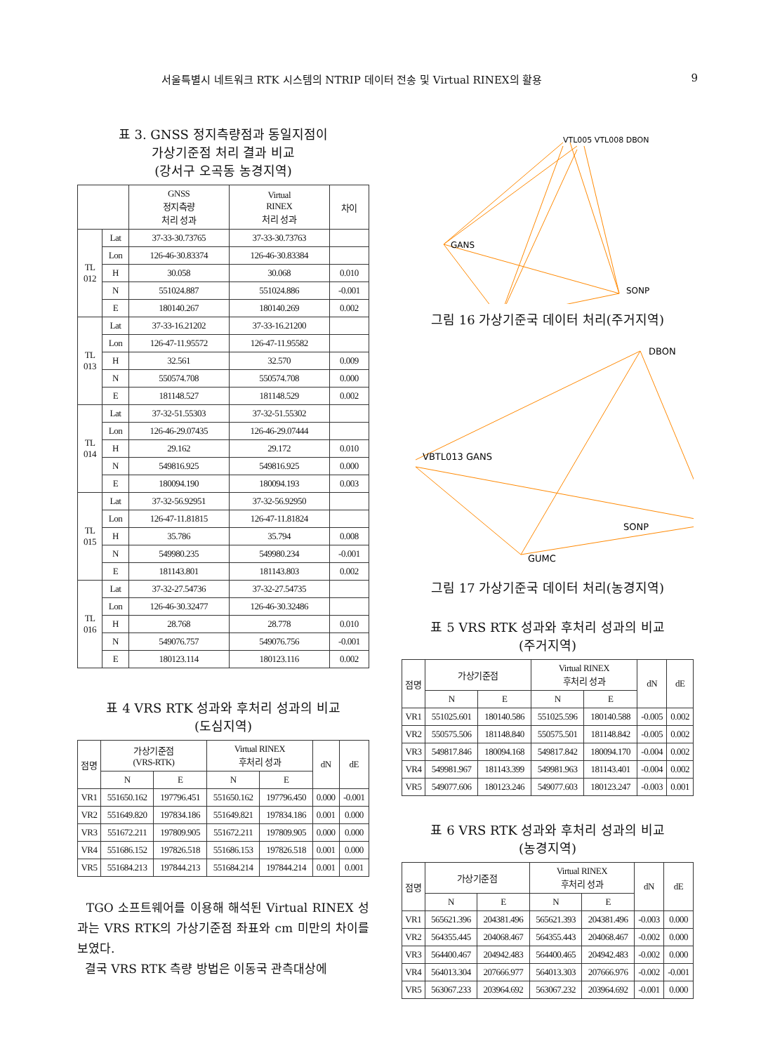서울특별시 네트워크 RTK 시스템의 NTRIP 데이터 전송 및 Virtual RINEX의 활용 9
표 3. GNSS 정지측량점과 동일지점이
가상기준점 처리 결과 비교
(강서구 오곡동 농경지역)
| | | GNSS 정지측량 처리 성과 | Virtual RINEX 처리 성과 | 차이 |
| --- | --- | --- | --- | --- |
| TL 012 | Lat | 37-33-30.73765 | 37-33-30.73763 | |
| | Lon | 126-46-30.83374 | 126-46-30.83384 | |
| | H | 30.058 | 30.068 | 0.010 |
| | N | 551024.887 | 551024.886 | -0.001 |
| | E | 180140.267 | 180140.269 | 0.002 |
| TL 013 | Lat | 37-33-16.21202 | 37-33-16.21200 | |
| | Lon | 126-47-11.95572 | 126-47-11.95582 | |
| | H | 32.561 | 32.570 | 0.009 |
| | N | 550574.708 | 550574.708 | 0.000 |
| | E | 181148.527 | 181148.529 | 0.002 |
| TL 014 | Lat | 37-32-51.55303 | 37-32-51.55302 | |
| | Lon | 126-46-29.07435 | 126-46-29.07444 | |
| | H | 29.162 | 29.172 | 0.010 |
| | N | 549816.925 | 549816.925 | 0.000 |
| | E | 180094.190 | 180094.193 | 0.003 |
| TL 015 | Lat | 37-32-56.92951 | 37-32-56.92950 | |
| | Lon | 126-47-11.81815 | 126-47-11.81824 | |
| | H | 35.786 | 35.794 | 0.008 |
| | N | 549980.235 | 549980.234 | -0.001 |
| | E | 181143.801 | 181143.803 | 0.002 |
| TL 016 | Lat | 37-32-27.54736 | 37-32-27.54735 | |
| | Lon | 126-46-30.32477 | 126-46-30.32486 | |
| | H | 28.768 | 28.778 | 0.010 |
| | N | 549076.757 | 549076.756 | -0.001 |
| | E | 180123.114 | 180123.116 | 0.002 |
표 4 VRS RTK 성과와 후처리 성과의 비교
(도심지역)
| 점명 | 가상기준점 (VRS-RTK) | | Virtual RINEX 후처리 성과 | | dN | dE |
| --- | --- | --- | --- | --- | --- | --- |
| | N | E | N | E | | |
| VR1 | 551650.162 | 197796.451 | 551650.162 | 197796.450 | 0.000 | -0.001 |
| VR2 | 551649.820 | 197834.186 | 551649.821 | 197834.186 | 0.001 | 0.000 |
| VR3 | 551672.211 | 197809.905 | 551672.211 | 197809.905 | 0.000 | 0.000 |
| VR4 | 551686.152 | 197826.518 | 551686.153 | 197826.518 | 0.001 | 0.000 |
| VR5 | 551684.213 | 197844.213 | 551684.214 | 197844.214 | 0.001 | 0.001 |
TGO 소프트웨어를 이용해 해석된 Virtual RINEX 성과는 VRS RTK의 가상기준점 좌표와 cm 미만의 차이를 보였다.
결국 VRS RTK 측량 방법은 이동국 관측대상에
GANS
SONP
VTL005 VTL008 DBON
그림 16 가상기준국 데이터 처리(주거지역)
DBON
VBTL013 GANS
SONP
GUMC
그림 17 가상기준국 데이터 처리(농경지역)
표 5 VRS RTK 성과와 후처리 성과의 비교
(주거지역)
| 점명 | 가상기준점 | | Virtual RINEX 후처리 성과 | | dN | dE |
| --- | --- | --- | --- | --- | --- | --- |
| | N | E | N | E | | |
| VR1 | 551025.601 | 180140.586 | 551025.596 | 180140.588 | -0.005 | 0.002 |
| VR2 | 550575.506 | 181148.840 | 550575.501 | 181148.842 | -0.005 | 0.002 |
| VR3 | 549817.846 | 180094.168 | 549817.842 | 180094.170 | -0.004 | 0.002 |
| VR4 | 549981.967 | 181143.399 | 549981.963 | 181143.401 | -0.004 | 0.002 |
| VR5 | 549077.606 | 180123.246 | 549077.603 | 180123.247 | -0.003 | 0.001 |
표 6 VRS RTK 성과와 후처리 성과의 비교
(농경지역)
| 점명 | 가상기준점 | | Virtual RINEX 후처리 성과 | | dN | dE |
| --- | --- | --- | --- | --- | --- | --- |
| | N | E | N | E | | |
| VR1 | 565621.396 | 204381.496 | 565621.393 | 204381.496 | -0.003 | 0.000 |
| VR2 | 564355.445 | 204068.467 | 564355.443 | 204068.467 | -0.002 | 0.000 |
| VR3 | 564400.467 | 204942.483 | 564400.465 | 204942.483 | -0.002 | 0.000 |
| VR4 | 564013.304 | 207666.977 | 564013.303 | 207666.976 | -0.002 | -0.001 |
| VR5 | 563067.233 | 203964.692 | 563067.232 | 203964.692 | -0.001 | 0.000 |